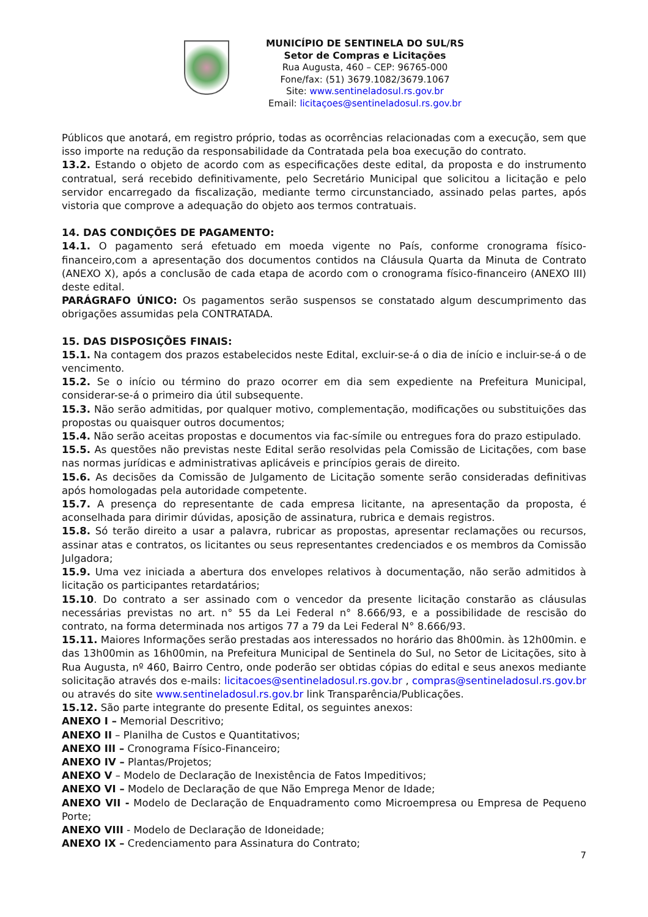MUNICÍPIO DE SENTINELA DO SUL/RS
Setor de Compras e Licitações
Rua Augusta, 460 – CEP: 96765-000
Fone/fax: (51) 3679.1082/3679.1067
Site: www.sentineladosul.rs.gov.br
Email: licitaçoes@sentineladosul.rs.gov.br
Públicos que anotará, em registro próprio, todas as ocorrências relacionadas com a execução, sem que isso importe na redução da responsabilidade da Contratada pela boa execução do contrato.
13.2. Estando o objeto de acordo com as especificações deste edital, da proposta e do instrumento contratual, será recebido definitivamente, pelo Secretário Municipal que solicitou a licitação e pelo servidor encarregado da fiscalização, mediante termo circunstanciado, assinado pelas partes, após vistoria que comprove a adequação do objeto aos termos contratuais.
14. DAS CONDIÇÕES DE PAGAMENTO:
14.1. O pagamento será efetuado em moeda vigente no País, conforme cronograma físico-financeiro,com a apresentação dos documentos contidos na Cláusula Quarta da Minuta de Contrato (ANEXO X), após a conclusão de cada etapa de acordo com o cronograma físico-financeiro (ANEXO III) deste edital.
PARÁGRAFO ÚNICO: Os pagamentos serão suspensos se constatado algum descumprimento das obrigações assumidas pela CONTRATADA.
15. DAS DISPOSIÇÕES FINAIS:
15.1. Na contagem dos prazos estabelecidos neste Edital, excluir-se-á o dia de início e incluir-se-á o de vencimento.
15.2. Se o início ou término do prazo ocorrer em dia sem expediente na Prefeitura Municipal, considerar-se-á o primeiro dia útil subsequente.
15.3. Não serão admitidas, por qualquer motivo, complementação, modificações ou substituições das propostas ou quaisquer outros documentos;
15.4. Não serão aceitas propostas e documentos via fac-símile ou entregues fora do prazo estipulado.
15.5. As questões não previstas neste Edital serão resolvidas pela Comissão de Licitações, com base nas normas jurídicas e administrativas aplicáveis e princípios gerais de direito.
15.6. As decisões da Comissão de Julgamento de Licitação somente serão consideradas definitivas após homologadas pela autoridade competente.
15.7. A presença do representante de cada empresa licitante, na apresentação da proposta, é aconselhada para dirimir dúvidas, aposição de assinatura, rubrica e demais registros.
15.8. Só terão direito a usar a palavra, rubricar as propostas, apresentar reclamações ou recursos, assinar atas e contratos, os licitantes ou seus representantes credenciados e os membros da Comissão Julgadora;
15.9. Uma vez iniciada a abertura dos envelopes relativos à documentação, não serão admitidos à licitação os participantes retardatários;
15.10. Do contrato a ser assinado com o vencedor da presente licitação constarão as cláusulas necessárias previstas no art. n° 55 da Lei Federal n° 8.666/93, e a possibilidade de rescisão do contrato, na forma determinada nos artigos 77 a 79 da Lei Federal N° 8.666/93.
15.11. Maiores Informações serão prestadas aos interessados no horário das 8h00min. às 12h00min. e das 13h00min as 16h00min, na Prefeitura Municipal de Sentinela do Sul, no Setor de Licitações, sito à Rua Augusta, nº 460, Bairro Centro, onde poderão ser obtidas cópias do edital e seus anexos mediante solicitação através dos e-mails: licitacoes@sentineladosul.rs.gov.br , compras@sentineladosul.rs.gov.br ou através do site www.sentineladosul.rs.gov.br link Transparência/Publicações.
15.12. São parte integrante do presente Edital, os seguintes anexos:
ANEXO I – Memorial Descritivo;
ANEXO II – Planilha de Custos e Quantitativos;
ANEXO III – Cronograma Físico-Financeiro;
ANEXO IV – Plantas/Projetos;
ANEXO V – Modelo de Declaração de Inexistência de Fatos Impeditivos;
ANEXO VI – Modelo de Declaração de que Não Emprega Menor de Idade;
ANEXO VII - Modelo de Declaração de Enquadramento como Microempresa ou Empresa de Pequeno Porte;
ANEXO VIII - Modelo de Declaração de Idoneidade;
ANEXO IX – Credenciamento para Assinatura do Contrato;
7